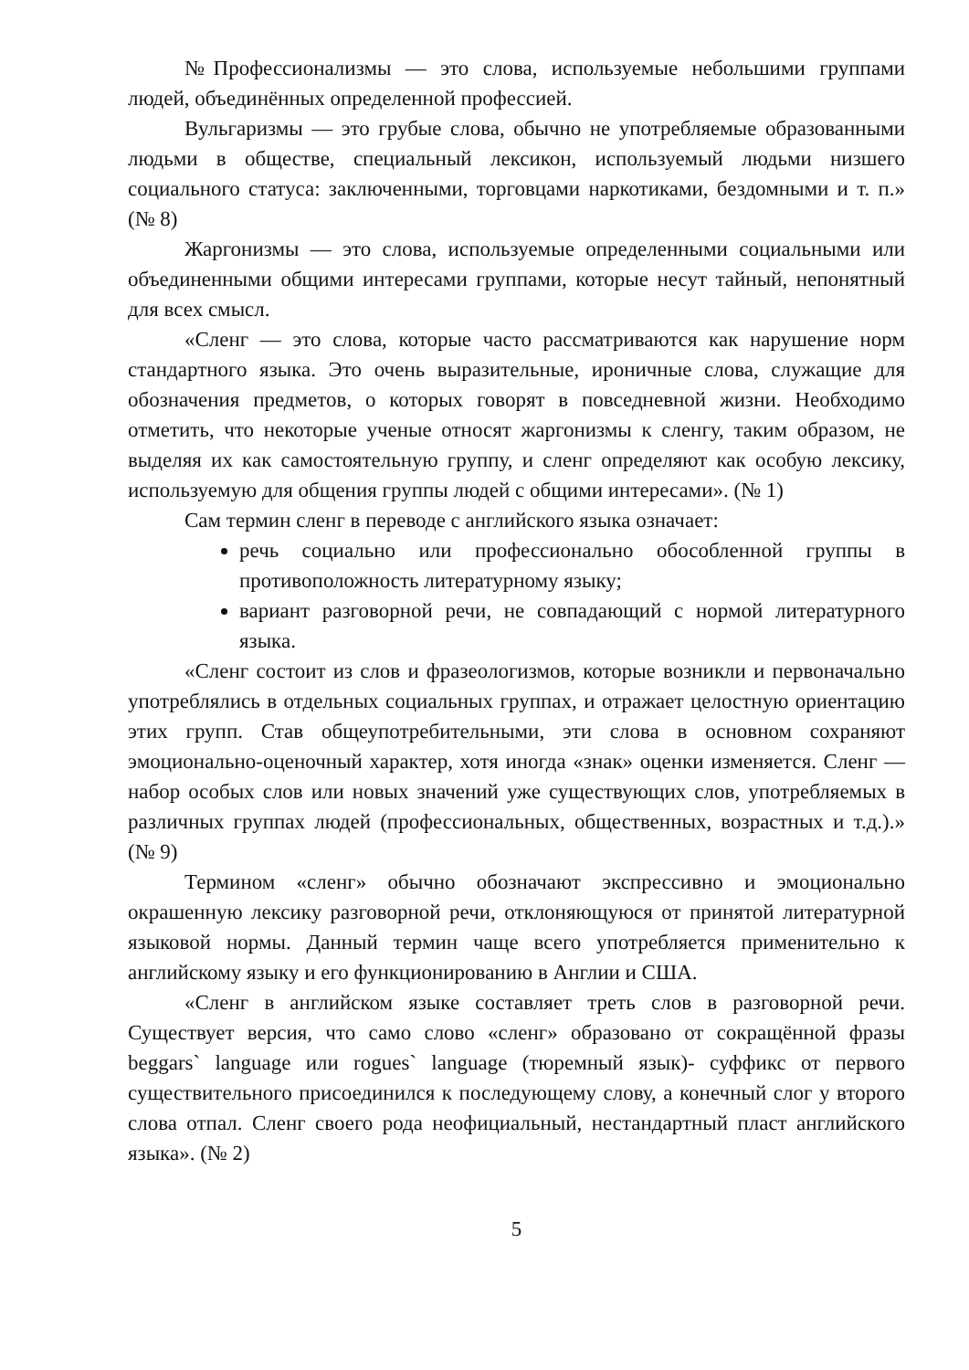№Профессионализмы — это слова, используемые небольшими группами людей, объединённых определенной профессией.
Вульгаризмы — это грубые слова, обычно не употребляемые образованными людьми в обществе, специальный лексикон, используемый людьми низшего социального статуса: заключенными, торговцами наркотиками, бездомными и т. п.» (№ 8)
Жаргонизмы — это слова, используемые определенными социальными или объединенными общими интересами группами, которые несут тайный, непонятный для всех смысл.
«Сленг — это слова, которые часто рассматриваются как нарушение норм стандартного языка. Это очень выразительные, ироничные слова, служащие для обозначения предметов, о которых говорят в повседневной жизни. Необходимо отметить, что некоторые ученые относят жаргонизмы к сленгу, таким образом, не выделяя их как самостоятельную группу, и сленг определяют как особую лексику, используемую для общения группы людей с общими интересами». (№ 1)
Сам термин сленг в переводе с английского языка означает:
речь социально или профессионально обособленной группы в противоположность литературному языку;
вариант разговорной речи, не совпадающий с нормой литературного языка.
«Сленг состоит из слов и фразеологизмов, которые возникли и первоначально употреблялись в отдельных социальных группах, и отражает целостную ориентацию этих групп. Став общеупотребительными, эти слова в основном сохраняют эмоционально-оценочный характер, хотя иногда «знак» оценки изменяется. Сленг — набор особых слов или новых значений уже существующих слов, употребляемых в различных группах людей (профессиональных, общественных, возрастных и т.д.).» (№ 9)
Термином «сленг» обычно обозначают экспрессивно и эмоционально окрашенную лексику разговорной речи, отклоняющуюся от принятой литературной языковой нормы. Данный термин чаще всего употребляется применительно к английскому языку и его функционированию в Англии и США.
«Сленг в английском языке составляет треть слов в разговорной речи. Существует версия, что само слово «сленг» образовано от сокращённой фразы beggars` language или rogues` language (тюремный язык)- суффикс от первого существительного присоединился к последующему слову, а конечный слог у второго слова отпал. Сленг своего рода неофициальный, нестандартный пласт английского языка». (№ 2)
5